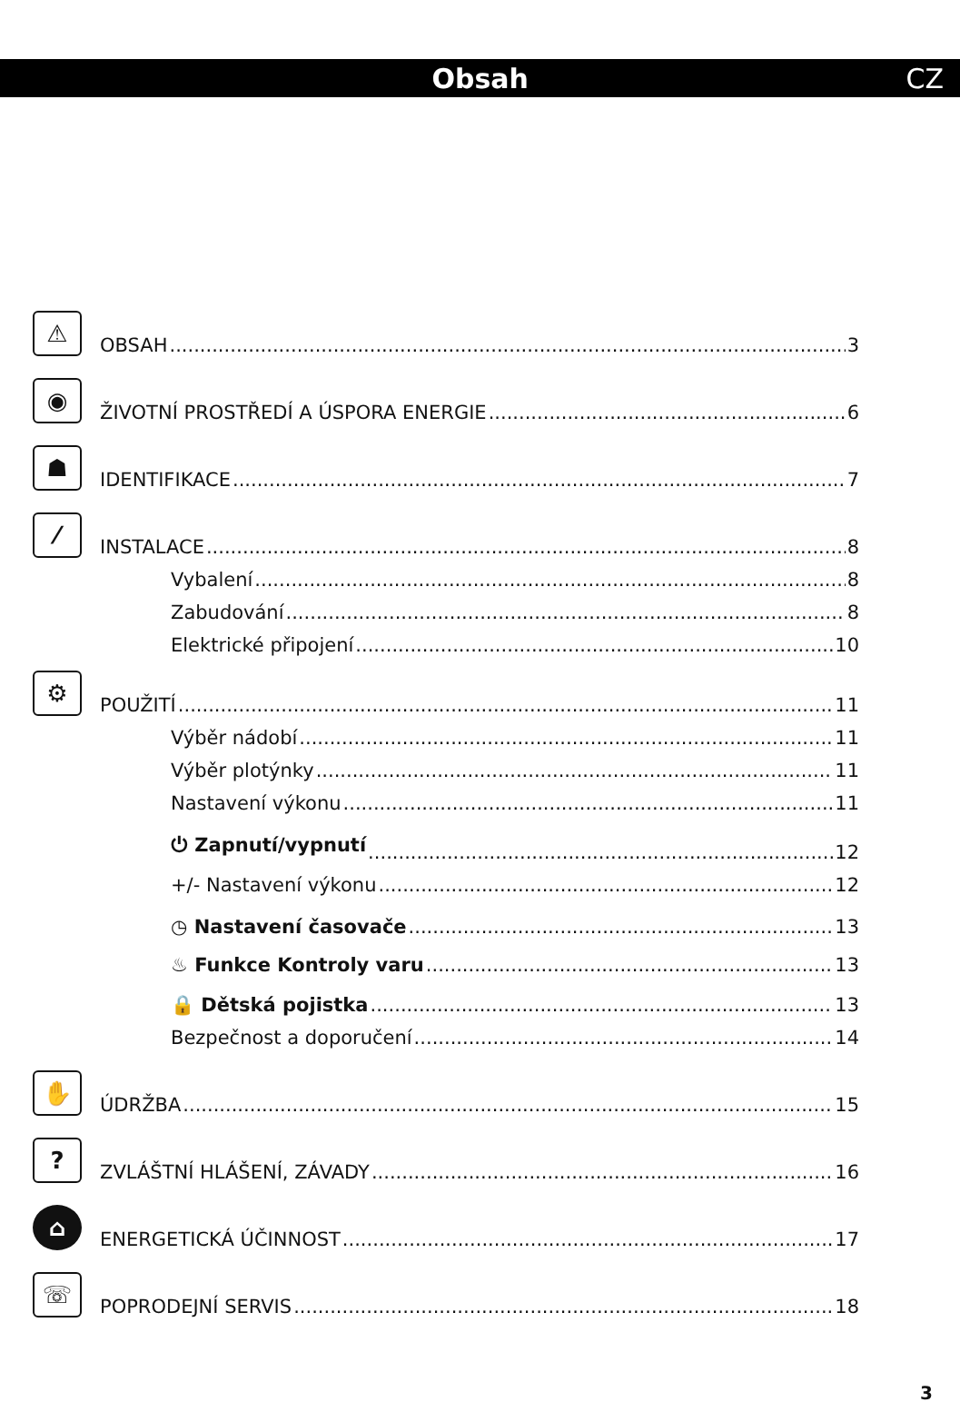Obsah CZ
⚠
OBSAH 3
◉
ŽIVOTNÍ PROSTŘEDÍ A ÚSPORA ENERGIE 6
☗
IDENTIFIKACE 7
⁄
INSTALACE 8
Vybalení 8
Zabudování 8
Elektrické připojení 10
⚙
POUŽITÍ 11
Výběr nádobí 11
Výběr plotýnky 11
Nastavení výkonu 11
⏻ Zapnutí/vypnutí 12
+/- Nastavení výkonu 12
◷ Nastavení časovače 13
♨ Funkce Kontroly varu 13
🔒 Dětská pojistka 13
Bezpečnost a doporučení 14
✋
ÚDRŽBA 15
?
ZVLÁŠTNÍ HLÁŠENÍ, ZÁVADY 16
⌂
ENERGETICKÁ ÚČINNOST 17
☏
POPRODEJNÍ SERVIS 18
3